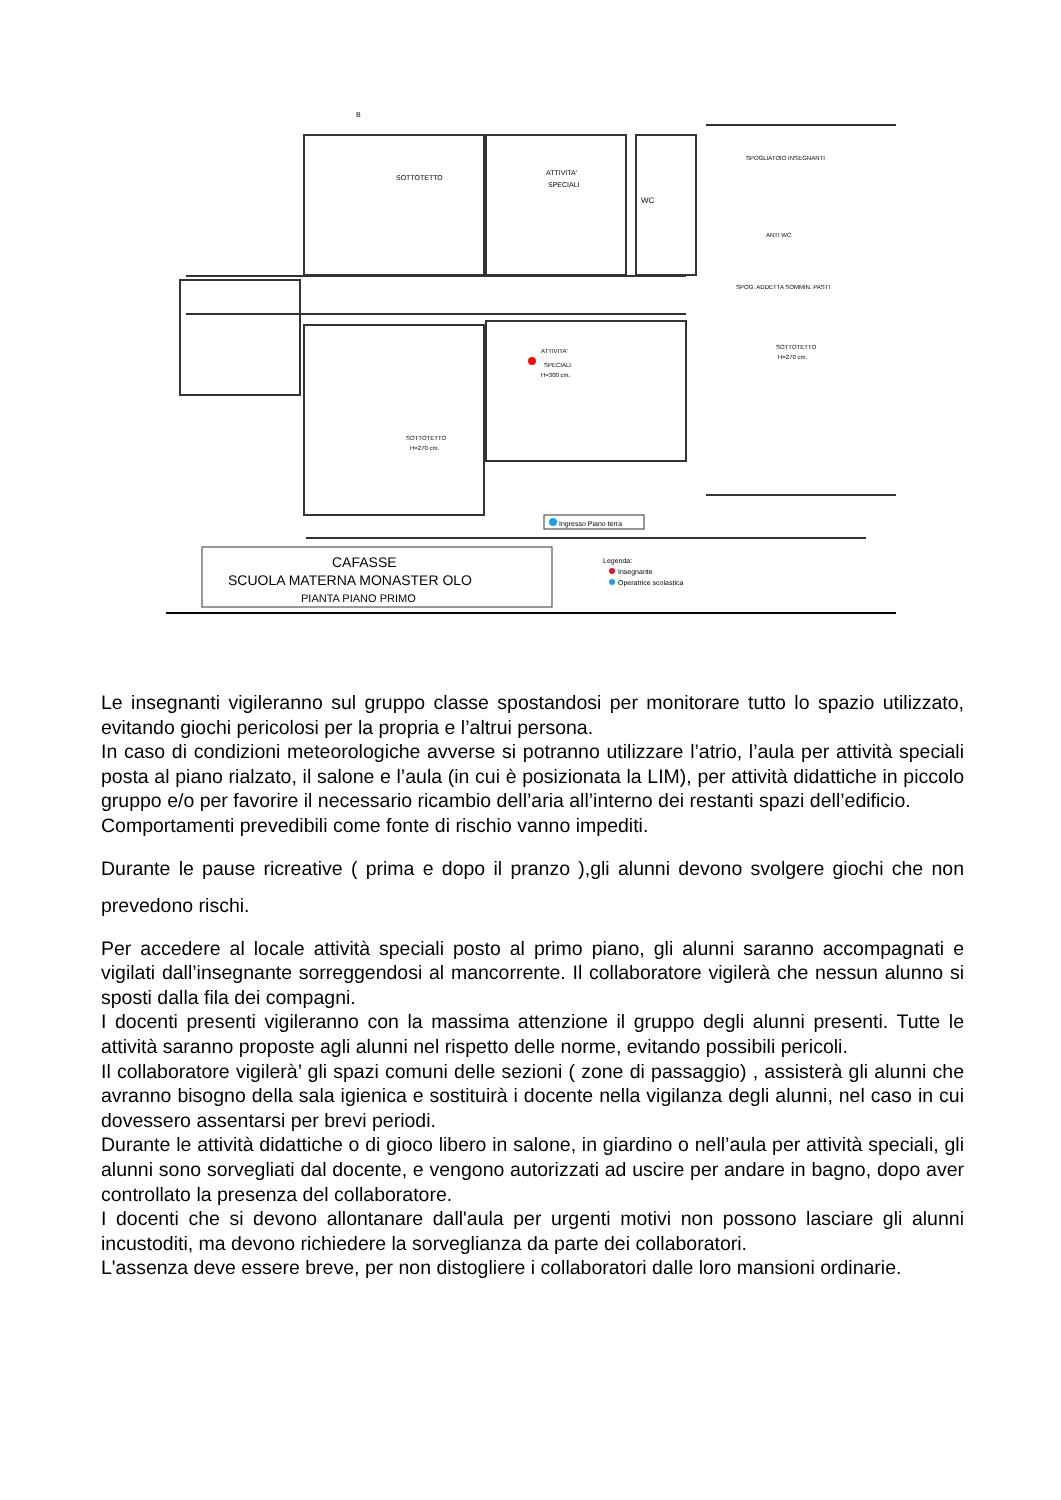B
SOTTOTETTO
ATTIVITA'
SPECIALI
WC
SPOGLIATOIO INSEGNANTI
ANTI WC
SPOG. ADDETTA SOMMIN. PASTI
ATTIVITA'
SPECIALI
H=300 cm.
SOTTOTETTO
H=270 cm.
SOTTOTETTO
H=270 cm.
Ingresso Piano terra
CAFASSE
SCUOLA MATERNA MONASTER OLO
PIANTA PIANO PRIMO
Legenda:
Insegnante
Operatrice scolastica
Le insegnanti vigileranno sul gruppo classe spostandosi per monitorare tutto lo spazio utilizzato, evitando giochi pericolosi per la propria e l’altrui persona.
In caso di condizioni meteorologiche avverse si potranno utilizzare l’atrio, l’aula per attività speciali posta al piano rialzato, il salone e l’aula (in cui è posizionata la LIM), per attività didattiche in piccolo gruppo e/o per favorire il necessario ricambio dell’aria all’interno dei restanti spazi dell’edificio.
Comportamenti prevedibili come fonte di rischio vanno impediti.
Durante le pause ricreative ( prima e dopo il pranzo ),gli alunni devono svolgere giochi che non prevedono rischi.
Per accedere al locale attività speciali posto al primo piano, gli alunni saranno accompagnati e vigilati dall’insegnante sorreggendosi al mancorrente. Il collaboratore vigilerà che nessun alunno si sposti dalla fila dei compagni.
I docenti presenti vigileranno con la massima attenzione il gruppo degli alunni presenti. Tutte le attività saranno proposte agli alunni nel rispetto delle norme, evitando possibili pericoli.
Il collaboratore vigilerà’ gli spazi comuni delle sezioni ( zone di passaggio) , assisterà gli alunni che avranno bisogno della sala igienica e sostituirà i docente nella vigilanza degli alunni, nel caso in cui dovessero assentarsi per brevi periodi.
Durante le attività didattiche o di gioco libero in salone, in giardino o nell’aula per attività speciali, gli alunni sono sorvegliati dal docente, e vengono autorizzati ad uscire per andare in bagno, dopo aver controllato la presenza del collaboratore.
I docenti che si devono allontanare dall'aula per urgenti motivi non possono lasciare gli alunni incustoditi, ma devono richiedere la sorveglianza da parte dei collaboratori.
L'assenza deve essere breve, per non distogliere i collaboratori dalle loro mansioni ordinarie.